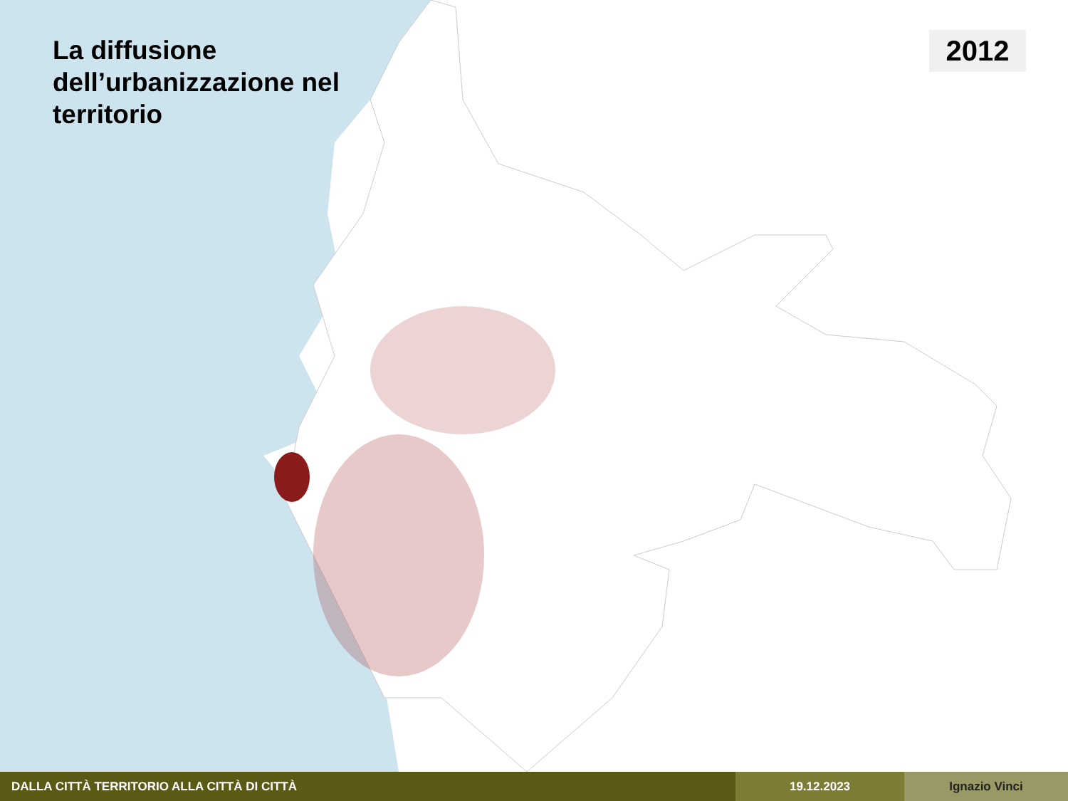La diffusione dell’urbanizzazione nel territorio
2012
DALLA CITTÀ TERRITORIO ALLA CITTÀ DI CITTÀ 19.12.2023 Ignazio Vinci